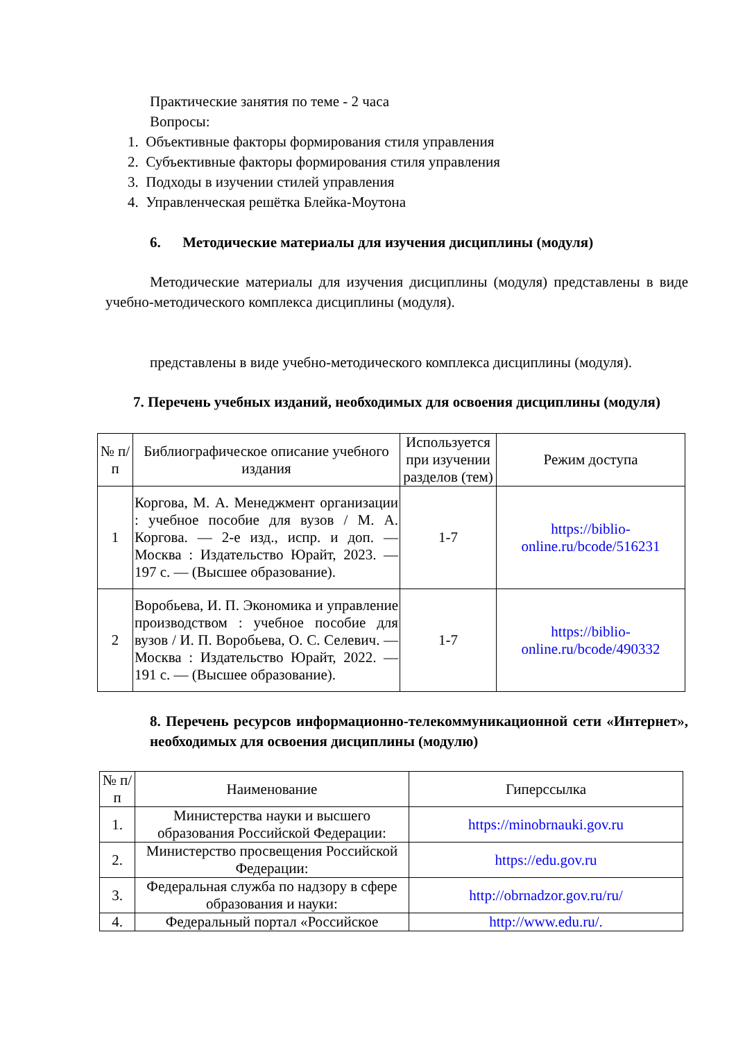Практические занятия по теме - 2 часа
Вопросы:
1. Объективные факторы формирования стиля управления
2. Субъективные факторы формирования стиля управления
3. Подходы в изучении стилей управления
4. Управленческая решётка Блейка-Моутона
6. Методические материалы для изучения дисциплины (модуля)
Методические материалы для изучения дисциплины (модуля) представлены в виде учебно-методического комплекса дисциплины (модуля).
представлены в виде учебно-методического комплекса дисциплины (модуля).
7. Перечень учебных изданий, необходимых для освоения дисциплины (модуля)
| № п/п | Библиографическое описание учебного издания | Используется при изучении разделов (тем) | Режим доступа |
| --- | --- | --- | --- |
| 1 | Коргова, М. А. Менеджмент организации : учебное пособие для вузов / М. А. Коргова. — 2-е изд., испр. и доп. — Москва : Издательство Юрайт, 2023. — 197 с. — (Высшее образование). | 1-7 | https://biblio-online.ru/bcode/516231 |
| 2 | Воробьева, И. П. Экономика и управление производством : учебное пособие для вузов / И. П. Воробьева, О. С. Селевич. — Москва : Издательство Юрайт, 2022. — 191 с. — (Высшее образование). | 1-7 | https://biblio-online.ru/bcode/490332 |
8. Перечень ресурсов информационно-телекоммуникационной сети «Интернет», необходимых для освоения дисциплины (модулю)
| № п/п | Наименование | Гиперссылка |
| --- | --- | --- |
| 1. | Министерства науки и высшего образования Российской Федерации: | https://minobrnauki.gov.ru |
| 2. | Министерство просвещения Российской Федерации: | https://edu.gov.ru |
| 3. | Федеральная служба по надзору в сфере образования и науки: | http://obrnadzor.gov.ru/ru/ |
| 4. | Федеральный портал «Российское | http://www.edu.ru/. |